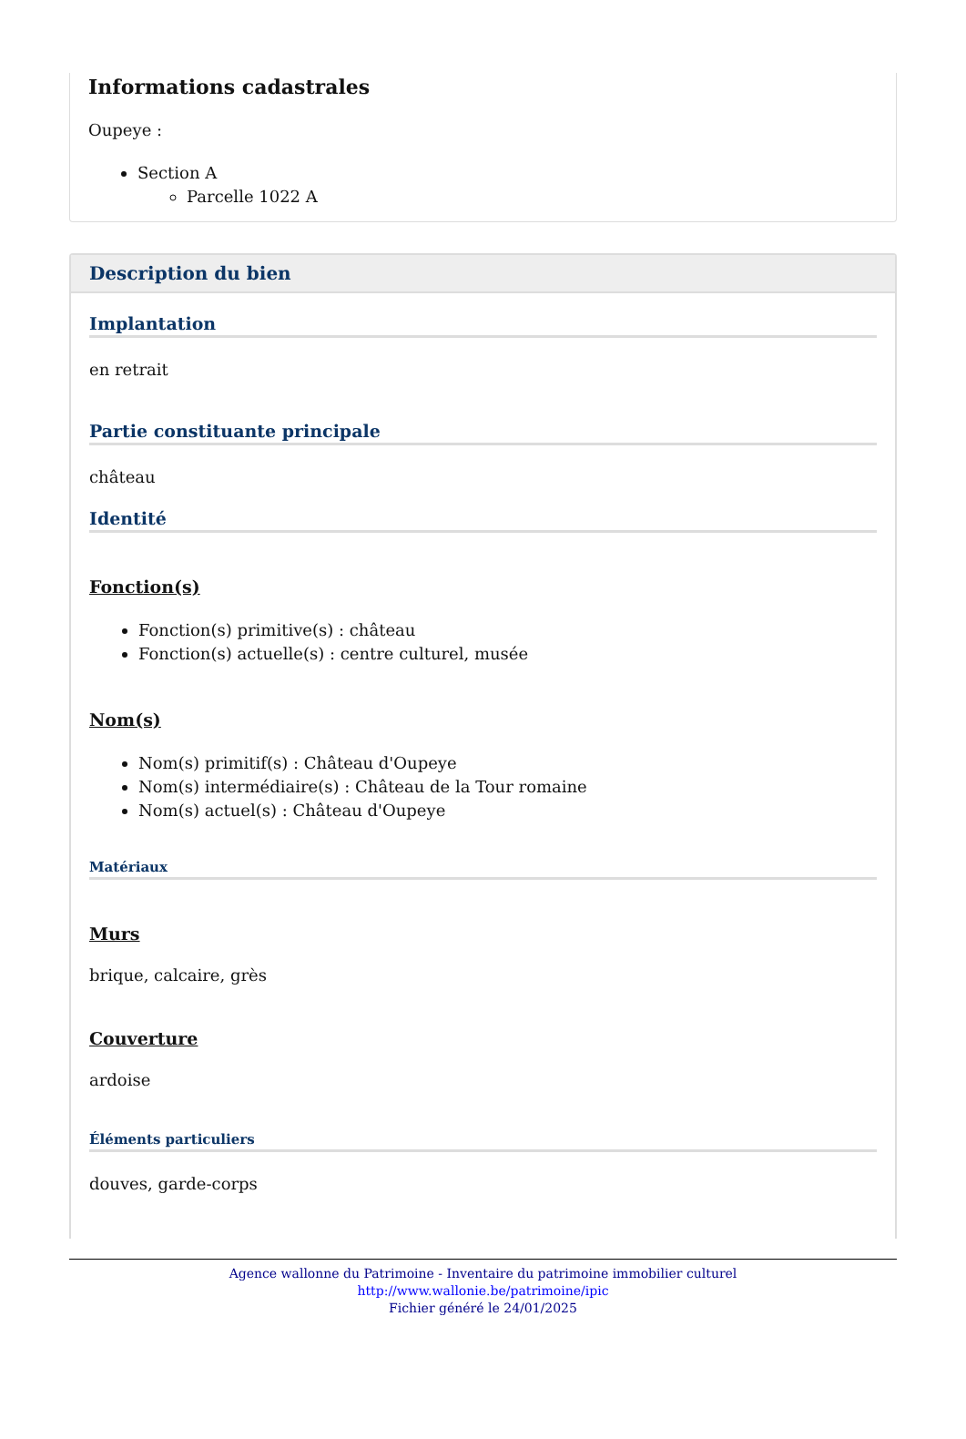Informations cadastrales
Oupeye :
Section A
Parcelle 1022 A
Description du bien
Implantation
en retrait
Partie constituante principale
château
Identité
Fonction(s)
Fonction(s) primitive(s) : château
Fonction(s) actuelle(s) : centre culturel, musée
Nom(s)
Nom(s) primitif(s) : Château d'Oupeye
Nom(s) intermédiaire(s) : Château de la Tour romaine
Nom(s) actuel(s) : Château d'Oupeye
Matériaux
Murs
brique, calcaire, grès
Couverture
ardoise
Éléments particuliers
douves, garde-corps
Agence wallonne du Patrimoine - Inventaire du patrimoine immobilier culturel
http://www.wallonie.be/patrimoine/ipic
Fichier généré le 24/01/2025